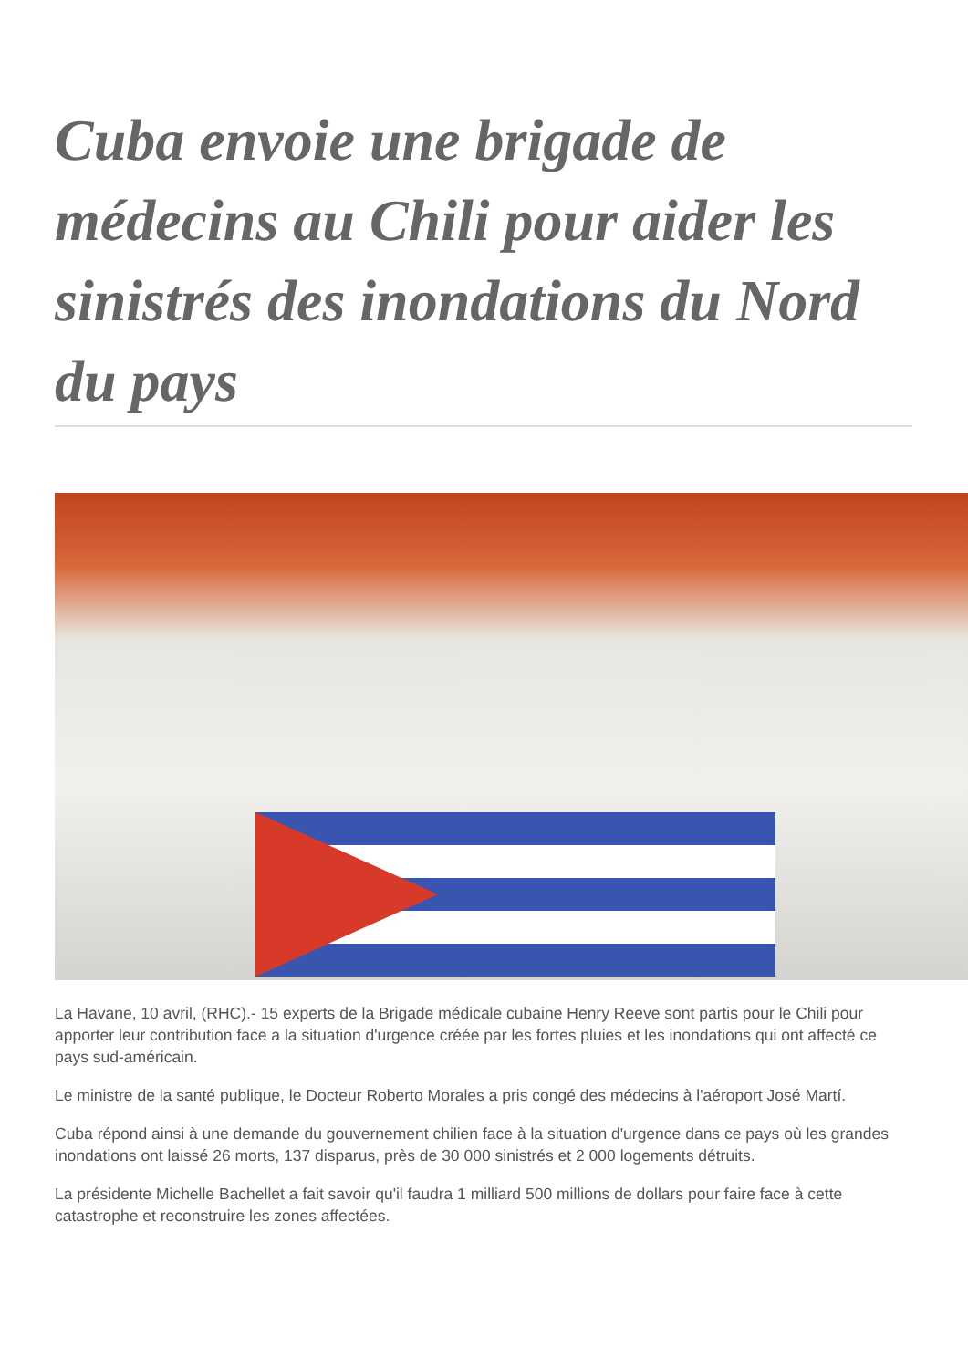Cuba envoie une brigade de médecins au Chili pour aider les sinistrés des inondations du Nord du pays
La Havane, 10 avril, (RHC).- 15 experts de la Brigade médicale cubaine Henry Reeve sont partis pour le Chili pour apporter leur contribution face a la situation d'urgence créée par les fortes pluies et les inondations qui ont affecté ce pays sud-américain.
Le ministre de la santé publique, le Docteur Roberto Morales a pris congé des médecins à l'aéroport José Martí.
Cuba répond ainsi à une demande du gouvernement chilien face à la situation d'urgence dans ce pays où les grandes inondations ont laissé 26 morts, 137 disparus, près de 30 000 sinistrés et 2 000 logements détruits.
La présidente Michelle Bachellet a fait savoir qu'il faudra 1 milliard 500 millions de dollars pour faire face à cette catastrophe et reconstruire les zones affectées.